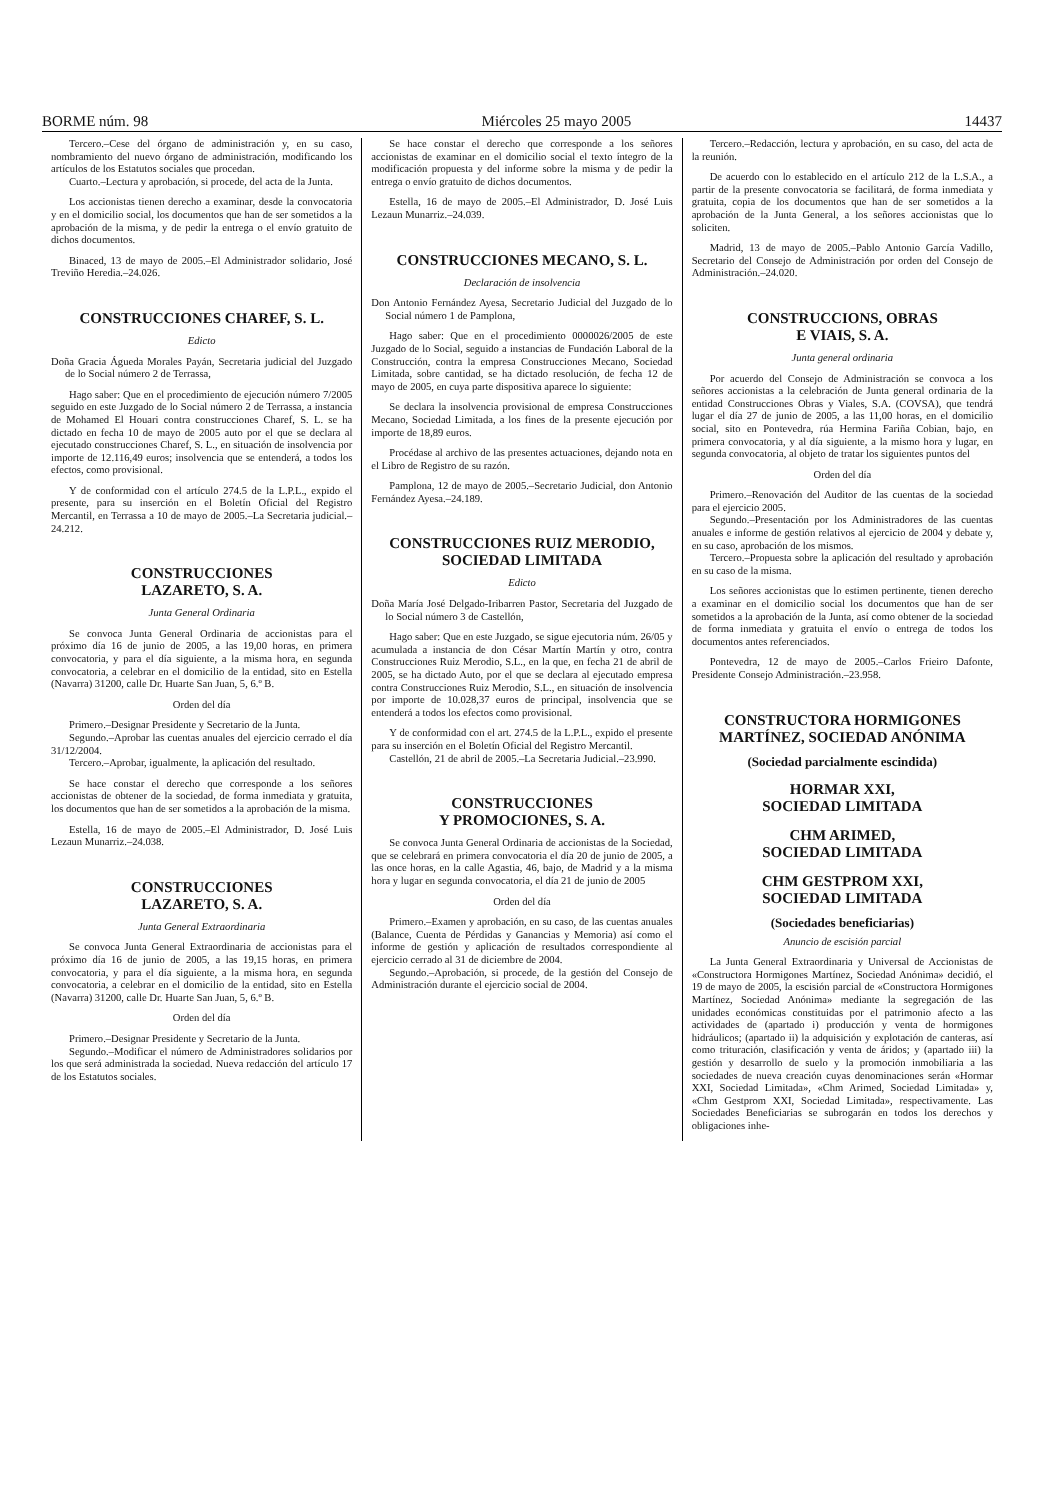BORME núm. 98 Miércoles 25 mayo 2005 14437
Tercero.–Cese del órgano de administración y, en su caso, nombramiento del nuevo órgano de administración, modificando los artículos de los Estatutos sociales que procedan.
Cuarto.–Lectura y aprobación, si procede, del acta de la Junta.
Los accionistas tienen derecho a examinar, desde la convocatoria y en el domicilio social, los documentos que han de ser sometidos a la aprobación de la misma, y de pedir la entrega o el envío gratuito de dichos documentos.
Binaced, 13 de mayo de 2005.–El Administrador solidario, José Treviño Heredia.–24.026.
CONSTRUCCIONES CHAREF, S. L.
Edicto
Doña Gracia Águeda Morales Payán, Secretaria judicial del Juzgado de lo Social número 2 de Terrassa,
Hago saber: Que en el procedimiento de ejecución número 7/2005 seguido en este Juzgado de lo Social número 2 de Terrassa, a instancia de Mohamed El Houari contra construcciones Charef, S. L. se ha dictado en fecha 10 de mayo de 2005 auto por el que se declara al ejecutado construcciones Charef, S. L., en situación de insolvencia por importe de 12.116,49 euros; insolvencia que se entenderá, a todos los efectos, como provisional.
Y de conformidad con el artículo 274.5 de la L.P.L., expido el presente, para su inserción en el Boletín Oficial del Registro Mercantil, en Terrassa a 10 de mayo de 2005.–La Secretaria judicial.–24.212.
CONSTRUCCIONES
LAZARETO, S. A.
Junta General Ordinaria
Se convoca Junta General Ordinaria de accionistas para el próximo día 16 de junio de 2005, a las 19,00 horas, en primera convocatoria, y para el día siguiente, a la misma hora, en segunda convocatoria, a celebrar en el domicilio de la entidad, sito en Estella (Navarra) 31200, calle Dr. Huarte San Juan, 5, 6.º B.
Orden del día
Primero.–Designar Presidente y Secretario de la Junta.
Segundo.–Aprobar las cuentas anuales del ejercicio cerrado el día 31/12/2004.
Tercero.–Aprobar, igualmente, la aplicación del resultado.
Se hace constar el derecho que corresponde a los señores accionistas de obtener de la sociedad, de forma inmediata y gratuita, los documentos que han de ser sometidos a la aprobación de la misma.
Estella, 16 de mayo de 2005.–El Administrador, D. José Luis Lezaun Munarriz.–24.038.
CONSTRUCCIONES
LAZARETO, S. A.
Junta General Extraordinaria
Se convoca Junta General Extraordinaria de accionistas para el próximo día 16 de junio de 2005, a las 19,15 horas, en primera convocatoria, y para el día siguiente, a la misma hora, en segunda convocatoria, a celebrar en el domicilio de la entidad, sito en Estella (Navarra) 31200, calle Dr. Huarte San Juan, 5, 6.º B.
Orden del día
Primero.–Designar Presidente y Secretario de la Junta.
Segundo.–Modificar el número de Administradores solidarios por los que será administrada la sociedad. Nueva redacción del artículo 17 de los Estatutos sociales.
Se hace constar el derecho que corresponde a los señores accionistas de examinar en el domicilio social el texto íntegro de la modificación propuesta y del informe sobre la misma y de pedir la entrega o envío gratuito de dichos documentos.
Estella, 16 de mayo de 2005.–El Administrador, D. José Luis Lezaun Munarriz.–24.039.
CONSTRUCCIONES MECANO, S. L.
Declaración de insolvencia
Don Antonio Fernández Ayesa, Secretario Judicial del Juzgado de lo Social número 1 de Pamplona,
Hago saber: Que en el procedimiento 0000026/2005 de este Juzgado de lo Social, seguido a instancias de Fundación Laboral de la Construcción, contra la empresa Construcciones Mecano, Sociedad Limitada, sobre cantidad, se ha dictado resolución, de fecha 12 de mayo de 2005, en cuya parte dispositiva aparece lo siguiente:
Se declara la insolvencia provisional de empresa Construcciones Mecano, Sociedad Limitada, a los fines de la presente ejecución por importe de 18,89 euros.
Procédase al archivo de las presentes actuaciones, dejando nota en el Libro de Registro de su razón.
Pamplona, 12 de mayo de 2005.–Secretario Judicial, don Antonio Fernández Ayesa.–24.189.
CONSTRUCCIONES RUIZ MERODIO, SOCIEDAD LIMITADA
Edicto
Doña María José Delgado-Iribarren Pastor, Secretaria del Juzgado de lo Social número 3 de Castellón,
Hago saber: Que en este Juzgado, se sigue ejecutoria núm. 26/05 y acumulada a instancia de don César Martín Martín y otro, contra Construcciones Ruiz Merodio, S.L., en la que, en fecha 21 de abril de 2005, se ha dictado Auto, por el que se declara al ejecutado empresa contra Construcciones Ruiz Merodio, S.L., en situación de insolvencia por importe de 10.028,37 euros de principal, insolvencia que se entenderá a todos los efectos como provisional.
Y de conformidad con el art. 274.5 de la L.P.L., expido el presente para su inserción en el Boletín Oficial del Registro Mercantil.
Castellón, 21 de abril de 2005.–La Secretaria Judicial.–23.990.
CONSTRUCCIONES
Y PROMOCIONES, S. A.
Se convoca Junta General Ordinaria de accionistas de la Sociedad, que se celebrará en primera convocatoria el día 20 de junio de 2005, a las once horas, en la calle Agastia, 46, bajo, de Madrid y a la misma hora y lugar en segunda convocatoria, el día 21 de junio de 2005
Orden del día
Primero.–Examen y aprobación, en su caso, de las cuentas anuales (Balance, Cuenta de Pérdidas y Ganancias y Memoria) así como el informe de gestión y aplicación de resultados correspondiente al ejercicio cerrado al 31 de diciembre de 2004.
Segundo.–Aprobación, si procede, de la gestión del Consejo de Administración durante el ejercicio social de 2004.
Tercero.–Redacción, lectura y aprobación, en su caso, del acta de la reunión.
De acuerdo con lo establecido en el artículo 212 de la L.S.A., a partir de la presente convocatoria se facilitará, de forma inmediata y gratuita, copia de los documentos que han de ser sometidos a la aprobación de la Junta General, a los señores accionistas que lo soliciten.
Madrid, 13 de mayo de 2005.–Pablo Antonio García Vadillo, Secretario del Consejo de Administración por orden del Consejo de Administración.–24.020.
CONSTRUCCIONS, OBRAS
E VIAIS, S. A.
Junta general ordinaria
Por acuerdo del Consejo de Administración se convoca a los señores accionistas a la celebración de Junta general ordinaria de la entidad Construcciones Obras y Viales, S.A. (COVSA), que tendrá lugar el día 27 de junio de 2005, a las 11,00 horas, en el domicilio social, sito en Pontevedra, rúa Hermina Fariña Cobian, bajo, en primera convocatoria, y al día siguiente, a la mismo hora y lugar, en segunda convocatoria, al objeto de tratar los siguientes puntos del
Orden del día
Primero.–Renovación del Auditor de las cuentas de la sociedad para el ejercicio 2005.
Segundo.–Presentación por los Administradores de las cuentas anuales e informe de gestión relativos al ejercicio de 2004 y debate y, en su caso, aprobación de los mismos.
Tercero.–Propuesta sobre la aplicación del resultado y aprobación en su caso de la misma.
Los señores accionistas que lo estimen pertinente, tienen derecho a examinar en el domicilio social los documentos que han de ser sometidos a la aprobación de la Junta, así como obtener de la sociedad de forma inmediata y gratuita el envío o entrega de todos los documentos antes referenciados.
Pontevedra, 12 de mayo de 2005.–Carlos Frieiro Dafonte, Presidente Consejo Administración.–23.958.
CONSTRUCTORA HORMIGONES MARTÍNEZ, SOCIEDAD ANÓNIMA
(Sociedad parcialmente escindida)
HORMAR XXI,
SOCIEDAD LIMITADA
CHM ARIMED,
SOCIEDAD LIMITADA
CHM GESTPROM XXI,
SOCIEDAD LIMITADA
(Sociedades beneficiarias)
Anuncio de escisión parcial
La Junta General Extraordinaria y Universal de Accionistas de «Constructora Hormigones Martínez, Sociedad Anónima» decidió, el 19 de mayo de 2005, la escisión parcial de «Constructora Hormigones Martínez, Sociedad Anónima» mediante la segregación de las unidades económicas constituidas por el patrimonio afecto a las actividades de (apartado i) producción y venta de hormigones hidráulicos; (apartado ii) la adquisición y explotación de canteras, así como trituración, clasificación y venta de áridos; y (apartado iii) la gestión y desarrollo de suelo y la promoción inmobiliaria a las sociedades de nueva creación cuyas denominaciones serán «Hormar XXI, Sociedad Limitada», «Chm Arimed, Sociedad Limitada» y, «Chm Gestprom XXI, Sociedad Limitada», respectivamente. Las Sociedades Beneficiarias se subrogarán en todos los derechos y obligaciones inhe-